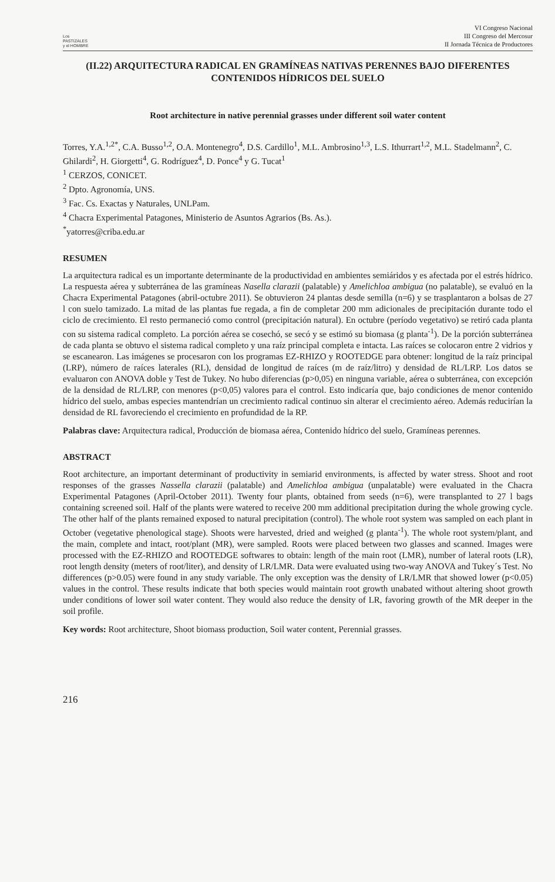Los
PASTIZALES
y el HOMBRE
VI Congreso Nacional
III Congreso del Mercosur
II Jornada Técnica de Productores
(II.22) ARQUITECTURA RADICAL EN GRAMÍNEAS NATIVAS PERENNES BAJO DIFERENTES CONTENIDOS HÍDRICOS DEL SUELO
Root architecture in native perennial grasses under different soil water content
Torres, Y.A.<sup>1,2*</sup>, C.A. Busso<sup>1,2</sup>, O.A. Montenegro<sup>4</sup>, D.S. Cardillo<sup>1</sup>, M.L. Ambrosino<sup>1,3</sup>, L.S. Ithurrart<sup>1,2</sup>, M.L. Stadelmann<sup>2</sup>, C. Ghilardi<sup>2</sup>, H. Giorgetti<sup>4</sup>, G. Rodríguez<sup>4</sup>, D. Ponce<sup>4</sup> y G. Tucat<sup>1</sup>
<sup>1</sup> CERZOS, CONICET.
<sup>2</sup> Dpto. Agronomía, UNS.
<sup>3</sup> Fac. Cs. Exactas y Naturales, UNLPam.
<sup>4</sup> Chacra Experimental Patagones, Ministerio de Asuntos Agrarios (Bs. As.).
<sup>*</sup> yatorres@criba.edu.ar
RESUMEN
La arquitectura radical es un importante determinante de la productividad en ambientes semiáridos y es afectada por el estrés hídrico. La respuesta aérea y subterránea de las gramíneas Nasella clarazii (palatable) y Amelichloa ambigua (no palatable), se evaluó en la Chacra Experimental Patagones (abril-octubre 2011). Se obtuvieron 24 plantas desde semilla (n=6) y se trasplantaron a bolsas de 27 l con suelo tamizado. La mitad de las plantas fue regada, a fin de completar 200 mm adicionales de precipitación durante todo el ciclo de crecimiento. El resto permaneció como control (precipitación natural). En octubre (período vegetativo) se retiró cada planta con su sistema radical completo. La porción aérea se cosechó, se secó y se estimó su biomasa (g planta<sup>-1</sup>). De la porción subterránea de cada planta se obtuvo el sistema radical completo y una raíz principal completa e intacta. Las raíces se colocaron entre 2 vidrios y se escanearon. Las imágenes se procesaron con los programas EZ-RHIZO y ROOTEDGE para obtener: longitud de la raíz principal (LRP), número de raíces laterales (RL), densidad de longitud de raíces (m de raíz/litro) y densidad de RL/LRP. Los datos se evaluaron con ANOVA doble y Test de Tukey. No hubo diferencias (p>0,05) en ninguna variable, aérea o subterránea, con excepción de la densidad de RL/LRP, con menores (p<0,05) valores para el control. Esto indicaría que, bajo condiciones de menor contenido hídrico del suelo, ambas especies mantendrían un crecimiento radical continuo sin alterar el crecimiento aéreo. Además reducirían la densidad de RL favoreciendo el crecimiento en profundidad de la RP.
Palabras clave: Arquitectura radical, Producción de biomasa aérea, Contenido hídrico del suelo, Gramíneas perennes.
ABSTRACT
Root architecture, an important determinant of productivity in semiarid environments, is affected by water stress. Shoot and root responses of the grasses Nassella clarazii (palatable) and Amelichloa ambigua (unpalatable) were evaluated in the Chacra Experimental Patagones (April-October 2011). Twenty four plants, obtained from seeds (n=6), were transplanted to 27 l bags containing screened soil. Half of the plants were watered to receive 200 mm additional precipitation during the whole growing cycle. The other half of the plants remained exposed to natural precipitation (control). The whole root system was sampled on each plant in October (vegetative phenological stage). Shoots were harvested, dried and weighed (g planta<sup>-1</sup>). The whole root system/plant, and the main, complete and intact, root/plant (MR), were sampled. Roots were placed between two glasses and scanned. Images were processed with the EZ-RHIZO and ROOTEDGE softwares to obtain: length of the main root (LMR), number of lateral roots (LR), root length density (meters of root/liter), and density of LR/LMR. Data were evaluated using two-way ANOVA and Tukey´s Test. No differences (p>0.05) were found in any study variable. The only exception was the density of LR/LMR that showed lower (p<0.05) values in the control. These results indicate that both species would maintain root growth unabated without altering shoot growth under conditions of lower soil water content. They would also reduce the density of LR, favoring growth of the MR deeper in the soil profile.
Key words: Root architecture, Shoot biomass production, Soil water content, Perennial grasses.
216